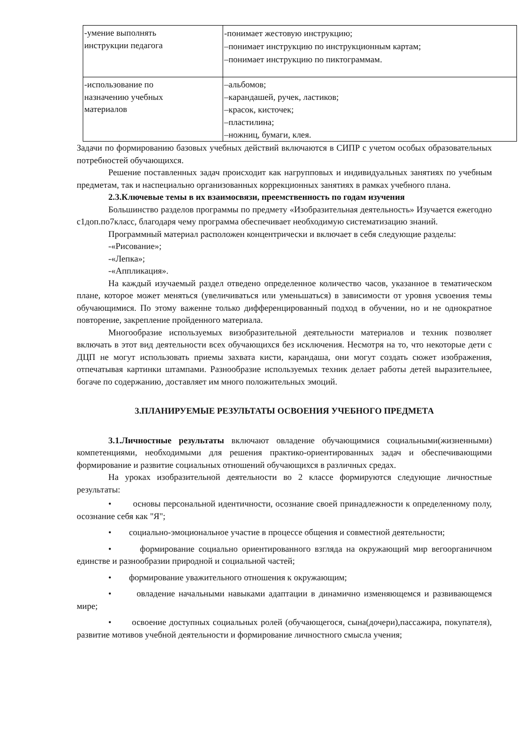| -умение выполнять инструкции педагога | -понимает жестовую инструкцию; –понимает инструкцию по инструкционным картам; –понимает инструкцию по пиктограммам. |
| -использование по назначению учебных материалов | –альбомов; –карандашей, ручек, ластиков; –красок, кисточек; –пластилина; –ножниц, бумаги, клея. |
Задачи по формированию базовых учебных действий включаются в СИПР с учетом особых образовательных потребностей обучающихся.
Решение поставленных задач происходит как нагрупповых и индивидуальных занятиях по учебным предметам, так и наспециально организованных коррекционных занятиях в рамках учебного плана.
2.3.Ключевые темы в их взаимосвязи, преемственность по годам изучения
Большинство разделов программы по предмету «Изобразительная деятельность» Изучается ежегодно с1доп.по7класс, благодаря чему программа обеспечивает необходимую систематизацию знаний.
Программный материал расположен концентрически и включает в себя следующие разделы:
-«Рисование»;
-«Лепка»;
-«Аппликация».
На каждый изучаемый раздел отведено определенное количество часов, указанное в тематическом плане, которое может меняться (увеличиваться или уменьшаться) в зависимости от уровня усвоения темы обучающимися. По этому важенне только дифференцированный подход в обучении, но и не однократное повторение, закрепление пройденного материала.
Многообразие используемых визобразительной деятельности материалов и техник позволяет включать в этот вид деятельности всех обучающихся без исключения. Несмотря на то, что некоторые дети с ДЦП не могут использовать приемы захвата кисти, карандаша, они могут создать сюжет изображения, отпечатывая картинки штампами. Разнообразие используемых техник делает работы детей выразительнее, богаче по содержанию, доставляет им много положительных эмоций.
3.ПЛАНИРУЕМЫЕ РЕЗУЛЬТАТЫ ОСВОЕНИЯ УЧЕБНОГО ПРЕДМЕТА
3.1.Личностные результаты включают овладение обучающимися социальными(жизненными) компетенциями, необходимыми для решения практико-ориентированных задач и обеспечивающими формирование и развитие социальных отношений обучающихся в различных средах.
На уроках изобразительной деятельности во 2 классе формируются следующие личностные результаты:
• основы персональной идентичности, осознание своей принадлежности к определенному полу, осознание себя как "Я";
• социально-эмоциональное участие в процессе общения и совместной деятельности;
• формирование социально ориентированного взгляда на окружающий мир вегоорганичном единстве и разнообразии природной и социальной частей;
• формирование уважительного отношения к окружающим;
• овладение начальными навыками адаптации в динамично изменяющемся и развивающемся мире;
• освоение доступных социальных ролей (обучающегося, сына(дочери),пассажира, покупателя), развитие мотивов учебной деятельности и формирование личностного смысла учения;